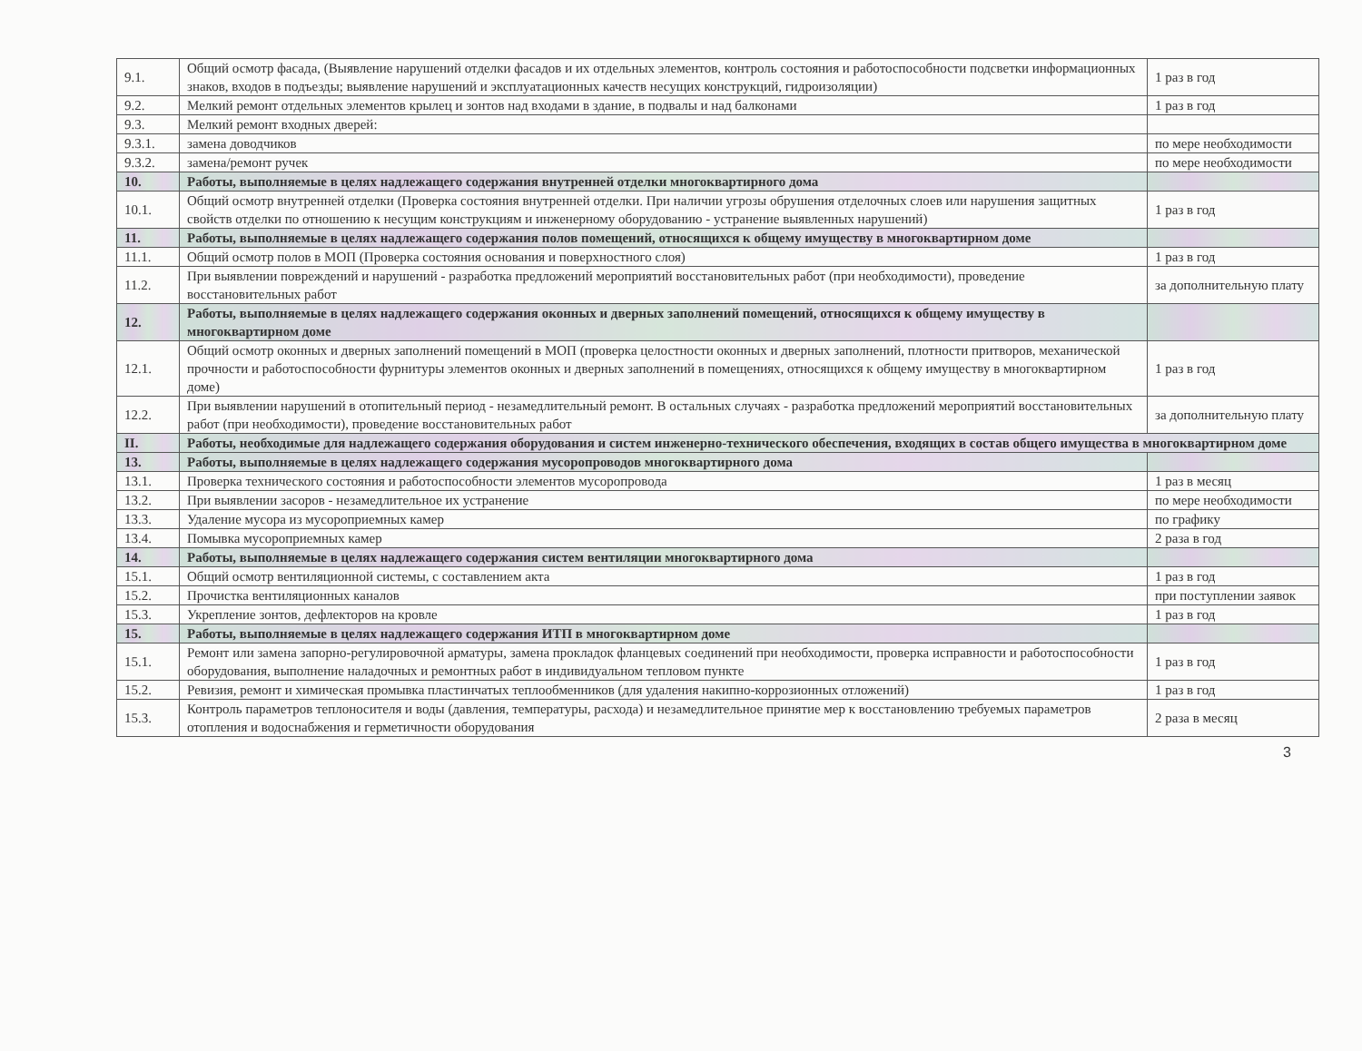| 9.1. | Общий осмотр фасада, (Выявление нарушений отделки фасадов и их отдельных элементов, контроль состояния и работоспособности подсветки информационных знаков, входов в подъезды; выявление нарушений и эксплуатационных качеств несущих конструкций, гидроизоляции) | 1 раз в год |
| 9.2. | Мелкий ремонт отдельных элементов крылец и зонтов над входами в здание, в подвалы и над балконами | 1 раз в год |
| 9.3. | Мелкий ремонт входных дверей: | |
| 9.3.1. | замена доводчиков | по мере необходимости |
| 9.3.2. | замена/ремонт ручек | по мере необходимости |
| 10. | Работы, выполняемые в целях надлежащего содержания внутренней отделки многоквартирного дома | |
| 10.1. | Общий осмотр внутренней отделки (Проверка состояния внутренней отделки. При наличии угрозы обрушения отделочных слоев или нарушения защитных свойств отделки по отношению к несущим конструкциям и инженерному оборудованию - устранение выявленных нарушений) | 1 раз в год |
| 11. | Работы, выполняемые в целях надлежащего содержания полов помещений, относящихся к общему имуществу в многоквартирном доме | |
| 11.1. | Общий осмотр полов в МОП (Проверка состояния основания и поверхностного слоя) | 1 раз в год |
| 11.2. | При выявлении повреждений и нарушений - разработка предложений мероприятий восстановительных работ (при необходимости), проведение восстановительных работ | за дополнительную плату |
| 12. | Работы, выполняемые в целях надлежащего содержания оконных и дверных заполнений помещений, относящихся к общему имуществу в многоквартирном доме | |
| 12.1. | Общий осмотр оконных и дверных заполнений помещений в МОП (проверка целостности оконных и дверных заполнений, плотности притворов, механической прочности и работоспособности фурнитуры элементов оконных и дверных заполнений в помещениях, относящихся к общему имуществу в многоквартирном доме) | 1 раз в год |
| 12.2. | При выявлении нарушений в отопительный период - незамедлительный ремонт. В остальных случаях - разработка предложений мероприятий восстановительных работ (при необходимости), проведение восстановительных работ | за дополнительную плату |
| II. | Работы, необходимые для надлежащего содержания оборудования и систем инженерно-технического обеспечения, входящих в состав общего имущества в многоквартирном доме | |
| 13. | Работы, выполняемые в целях надлежащего содержания мусоропроводов многоквартирного дома | |
| 13.1. | Проверка технического состояния и работоспособности элементов мусоропровода | 1 раз в месяц |
| 13.2. | При выявлении засоров - незамедлительное их устранение | по мере необходимости |
| 13.3. | Удаление мусора из мусороприемных камер | по графику |
| 13.4. | Помывка мусороприемных камер | 2 раза в год |
| 14. | Работы, выполняемые в целях надлежащего содержания систем вентиляции многоквартирного дома | |
| 15.1. | Общий осмотр вентиляционной системы, с составлением акта | 1 раз в год |
| 15.2. | Прочистка вентиляционных каналов | при поступлении заявок |
| 15.3. | Укрепление зонтов, дефлекторов на кровле | 1 раз в год |
| 15. | Работы, выполняемые в целях надлежащего содержания ИТП в многоквартирном доме | |
| 15.1. | Ремонт или замена запорно-регулировочной арматуры, замена прокладок фланцевых соединений при необходимости, проверка исправности и работоспособности оборудования, выполнение наладочных и ремонтных работ в индивидуальном тепловом пункте | 1 раз в год |
| 15.2. | Ревизия, ремонт и химическая промывка пластинчатых теплообменников (для удаления накипно-коррозионных отложений) | 1 раз в год |
| 15.3. | Контроль параметров теплоносителя и воды (давления, температуры, расхода) и незамедлительное принятие мер к восстановлению требуемых параметров отопления и водоснабжения и герметичности оборудования | 2 раза в месяц |
3